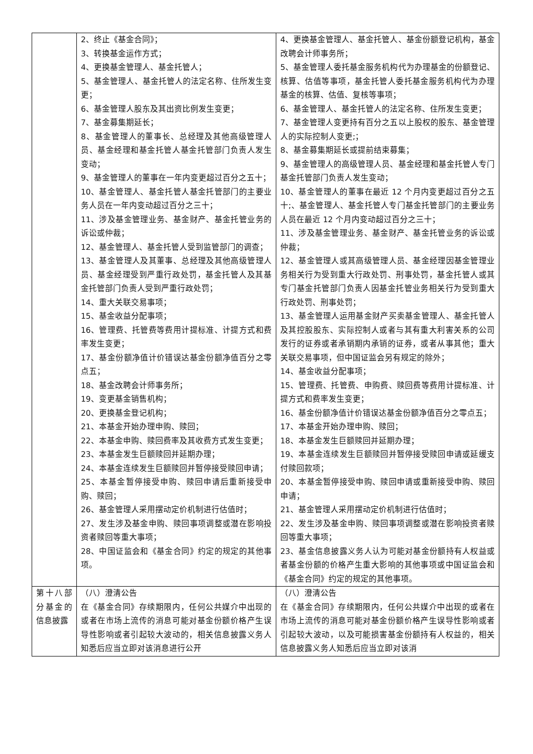| | 2、终止《基金合同》； 3、转换基金运作方式； 4、更换基金管理人、基金托管人； 5、基金管理人、基金托管人的法定名称、住所发生变更； 6、基金管理人股东及其出资比例发生变更； 7、基金募集期延长； 8、基金管理人的董事长、总经理及其他高级管理人员、基金经理和基金托管人基金托管部门负责人发生变动； 9、基金管理人的董事在一年内变更超过百分之五十； 10、基金管理人、基金托管人基金托管部门的主要业务人员在一年内变动超过百分之三十； 11、涉及基金管理业务、基金财产、基金托管业务的诉讼或仲裁； 12、基金管理人、基金托管人受到监管部门的调查； 13、基金管理人及其董事、总经理及其他高级管理人员、基金经理受到严重行政处罚，基金托管人及其基金托管部门负责人受到严重行政处罚； 14、重大关联交易事项； 15、基金收益分配事项； 16、管理费、托管费等费用计提标准、计提方式和费率发生变更； 17、基金份额净值计价错误达基金份额净值百分之零点五； 18、基金改聘会计师事务所； 19、变更基金销售机构； 20、更换基金登记机构； 21、本基金开始办理申购、赎回； 22、本基金申购、赎回费率及其收费方式发生变更； 23、本基金发生巨额赎回并延期办理； 24、本基金连续发生巨额赎回并暂停接受赎回申请； 25、本基金暂停接受申购、赎回申请后重新接受申购、赎回； 26、基金管理人采用摆动定价机制进行估值时； 27、发生涉及基金申购、赎回事项调整或潜在影响投资者赎回等重大事项； 28、中国证监会和《基金合同》约定的规定的其他事项。 | 4、更换基金管理人、基金托管人、基金份额登记机构，基金改聘会计师事务所； 5、基金管理人委托基金服务机构代为办理基金的份额登记、核算、估值等事项，基金托管人委托基金服务机构代为办理基金的核算、估值、复核等事项； 6、基金管理人、基金托管人的法定名称、住所发生变更； 7、基金管理人变更持有百分之五以上股权的股东、基金管理人的实际控制人变更;； 8、基金募集期延长或提前结束募集； 9、基金管理人的高级管理人员、基金经理和基金托管人专门基金托管部门负责人发生变动； 10、基金管理人的董事在最近 12 个月内变更超过百分之五十;、基金管理人、基金托管人专门基金托管部门的主要业务人员在最近 12 个月内变动超过百分之三十； 11、涉及基金管理业务、基金财产、基金托管业务的诉讼或仲裁； 12、基金管理人或其高级管理人员、基金经理因基金管理业务相关行为受到重大行政处罚、刑事处罚，基金托管人或其专门基金托管部门负责人因基金托管业务相关行为受到重大行政处罚、刑事处罚； 13、基金管理人运用基金财产买卖基金管理人、基金托管人及其控股股东、实际控制人或者与其有重大利害关系的公司发行的证券或者承销期内承销的证券，或者从事其他；重大关联交易事项，但中国证监会另有规定的除外； 14、基金收益分配事项； 15、管理费、托管费、申购费、赎回费等费用计提标准、计提方式和费率发生变更； 16、基金份额净值计价错误达基金份额净值百分之零点五； 17、本基金开始办理申购、赎回； 18、本基金发生巨额赎回并延期办理； 19、本基金连续发生巨额赎回并暂停接受赎回申请或延缓支付赎回款项； 20、本基金暂停接受申购、赎回申请或重新接受申购、赎回申请； 21、基金管理人采用摆动定价机制进行估值时； 22、发生涉及基金申购、赎回事项调整或潜在影响投资者赎回等重大事项； 23、基金信息披露义务人认为可能对基金份额持有人权益或者基金份额的价格产生重大影响的其他事项或中国证监会和《基金合同》约定的规定的其他事项。 |
| 第十八部分基金的信息披露 | （八）澄清公告 在《基金合同》存续期限内，任何公共媒介中出现的或者在市场上流传的消息可能对基金份额价格产生误导性影响或者引起较大波动的，相关信息披露义务人知悉后应当立即对该消息进行公开 | （八）澄清公告 在《基金合同》存续期限内，任何公共媒介中出现的或者在市场上流传的消息可能对基金份额价格产生误导性影响或者引起较大波动，以及可能损害基金份额持有人权益的，相关信息披露义务人知悉后应当立即对该消 |